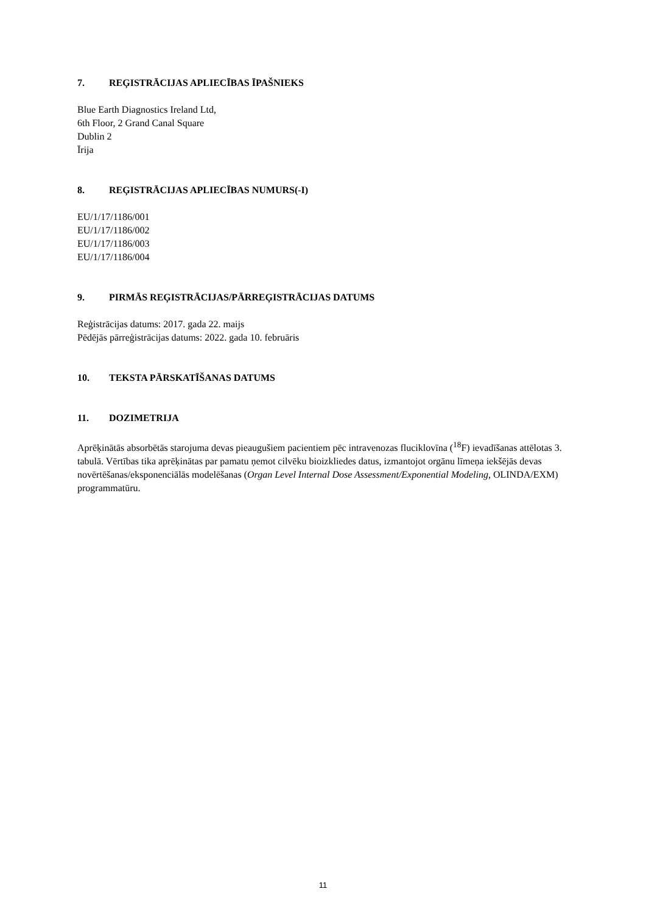7. REĢISTRĀCIJAS APLIECĪBAS ĪPAŠNIEKS
Blue Earth Diagnostics Ireland Ltd,
6th Floor, 2 Grand Canal Square
Dublin 2
Īrija
8. REĢISTRĀCIJAS APLIECĪBAS NUMURS(-I)
EU/1/17/1186/001
EU/1/17/1186/002
EU/1/17/1186/003
EU/1/17/1186/004
9. PIRMĀS REĢISTRĀCIJAS/PĀRREĢISTRĀCIJAS DATUMS
Reģistrācijas datums: 2017. gada 22. maijs
Pēdējās pārreģistrācijas datums: 2022. gada 10. februāris
10. TEKSTA PĀRSKATĪŠANAS DATUMS
11. DOZIMETRIJA
Aprēķinātās absorbētās starojuma devas pieaugušiem pacientiem pēc intravenozas fluciklovīna (<sup>18</sup>F) ievadīšanas attēlotas 3. tabulā. Vērtības tika aprēķinātas par pamatu ņemot cilvēku bioizkliedes datus, izmantojot orgānu līmeņa iekšējās devas novērtēšanas/eksponenciālās modelēšanas (Organ Level Internal Dose Assessment/Exponential Modeling, OLINDA/EXM) programmatūru.
11